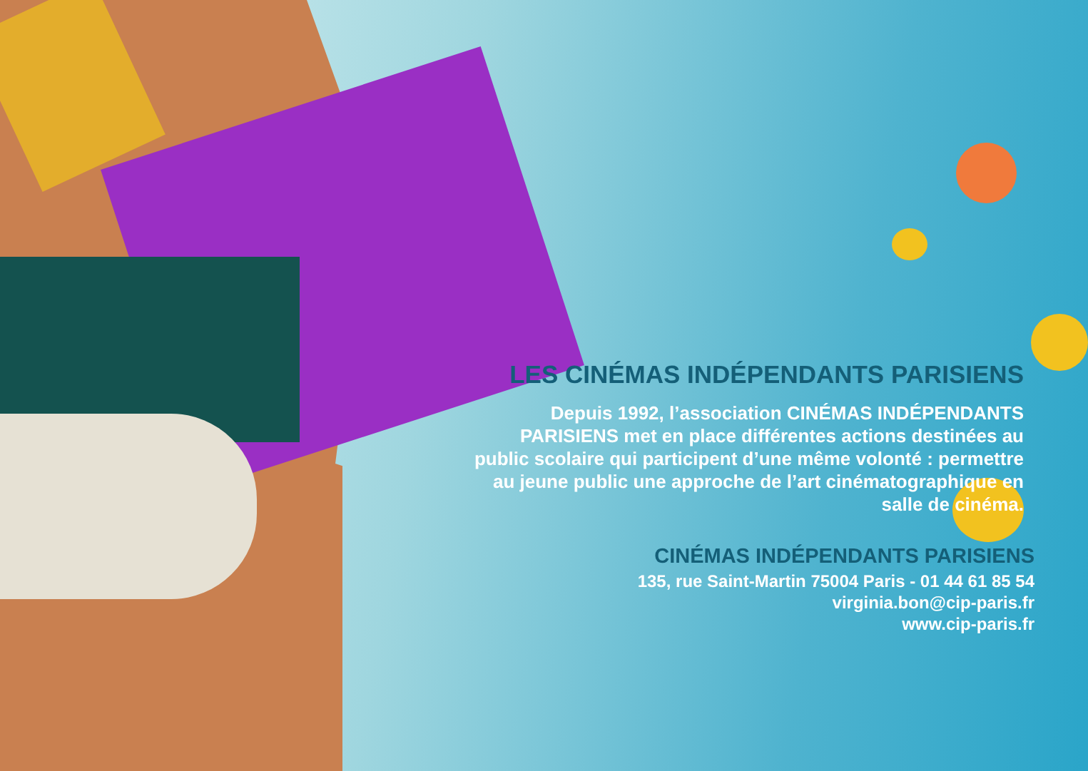LES CINÉMAS INDÉPENDANTS PARISIENS
Depuis 1992, l’association CINÉMAS INDÉPENDANTS PARISIENS met en place différentes actions destinées au public scolaire qui participent d’une même volonté : permettre au jeune public une approche de l’art cinématographique en salle de cinéma.
CINÉMAS INDÉPENDANTS PARISIENS
135, rue Saint-Martin 75004 Paris - 01 44 61 85 54
virginia.bon@cip-paris.fr
www.cip-paris.fr